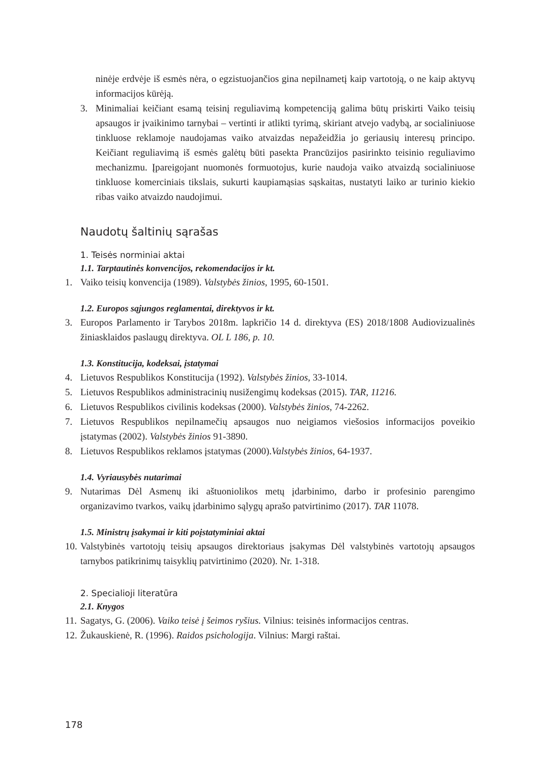ninėje erdvėje iš esmės nėra, o egzistuojančios gina nepilnametį kaip vartotoją, o ne kaip aktyvų informacijos kūrėją.
3. Minimaliai keičiant esamą teisinį reguliavimą kompetenciją galima būtų priskirti Vaiko teisių apsaugos ir įvaikinimo tarnybai – vertinti ir atlikti tyrimą, skiriant atvejo vadybą, ar socialiniuose tinkluose reklamoje naudojamas vaiko atvaizdas nepažeidžia jo geriausių interesų principo. Keičiant reguliavimą iš esmės galėtų būti pasekta Prancūzijos pasirinkto teisinio reguliavimo mechanizmu. Įpareigojant nuomonės formuotojus, kurie naudoja vaiko atvaizdą socialiniuose tinkluose komerciniais tikslais, sukurti kaupiamąsias sąskaitas, nustatyti laiko ar turinio kiekio ribas vaiko atvaizdo naudojimui.
Naudotų šaltinių sąrašas
1. Teisės norminiai aktai
1.1. Tarptautinės konvencijos, rekomendacijos ir kt.
1. Vaiko teisių konvencija (1989). Valstybės žinios, 1995, 60-1501.
1.2. Europos sąjungos reglamentai, direktyvos ir kt.
3. Europos Parlamento ir Tarybos 2018m. lapkričio 14 d. direktyva (ES) 2018/1808 Audiovizualinės žiniasklaidos paslaugų direktyva. OL L 186, p. 10.
1.3. Konstitucija, kodeksai, įstatymai
4. Lietuvos Respublikos Konstitucija (1992). Valstybės žinios, 33-1014.
5. Lietuvos Respublikos administracinių nusižengimų kodeksas (2015). TAR, 11216.
6. Lietuvos Respublikos civilinis kodeksas (2000). Valstybės žinios, 74-2262.
7. Lietuvos Respublikos nepilnamečių apsaugos nuo neigiamos viešosios informacijos poveikio įstatymas (2002). Valstybės žinios 91-3890.
8. Lietuvos Respublikos reklamos įstatymas (2000).Valstybės žinios, 64-1937.
1.4. Vyriausybės nutarimai
9. Nutarimas Dėl Asmenų iki aštuoniolikos metų įdarbinimo, darbo ir profesinio parengimo organizavimo tvarkos, vaikų įdarbinimo sąlygų aprašo patvirtinimo (2017). TAR 11078.
1.5. Ministrų įsakymai ir kiti poįstatyminiai aktai
10.
Valstybinės vartotojų teisių apsaugos direktoriaus įsakymas Dėl valstybinės vartotojų apsaugos tarnybos patikrinimų taisyklių patvirtinimo (2020). Nr. 1-318.
2. Specialioji literatūra
2.1. Knygos
11.
Sagatys, G. (2006). Vaiko teisė į šeimos ryšius. Vilnius: teisinės informacijos centras.
12.
Žukauskienė, R. (1996). Raidos psichologija. Vilnius: Margi raštai.
178